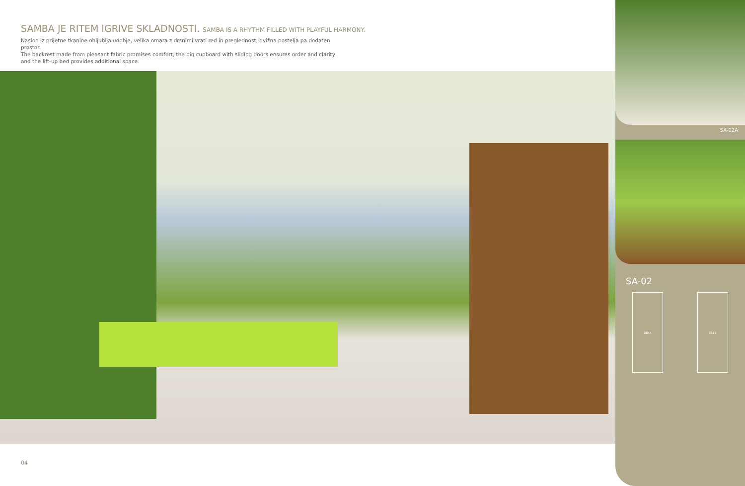SAMBA JE RITEM IGRIVE SKLADNOSTI. SAMBA IS A RHYTHM FILLED WITH PLAYFUL HARMONY.
Naslon iz prijetne tkanine obljublja udobje, velika omara z drsnimi vrati red in preglednost, dvižna postelja pa dodaten prostor.
The backrest made from pleasant fabric promises comfort, the big cupboard with sliding doors ensures order and clarity and the lift-up bed provides additional space.
04
SA-02A
SA-02
2844 3115